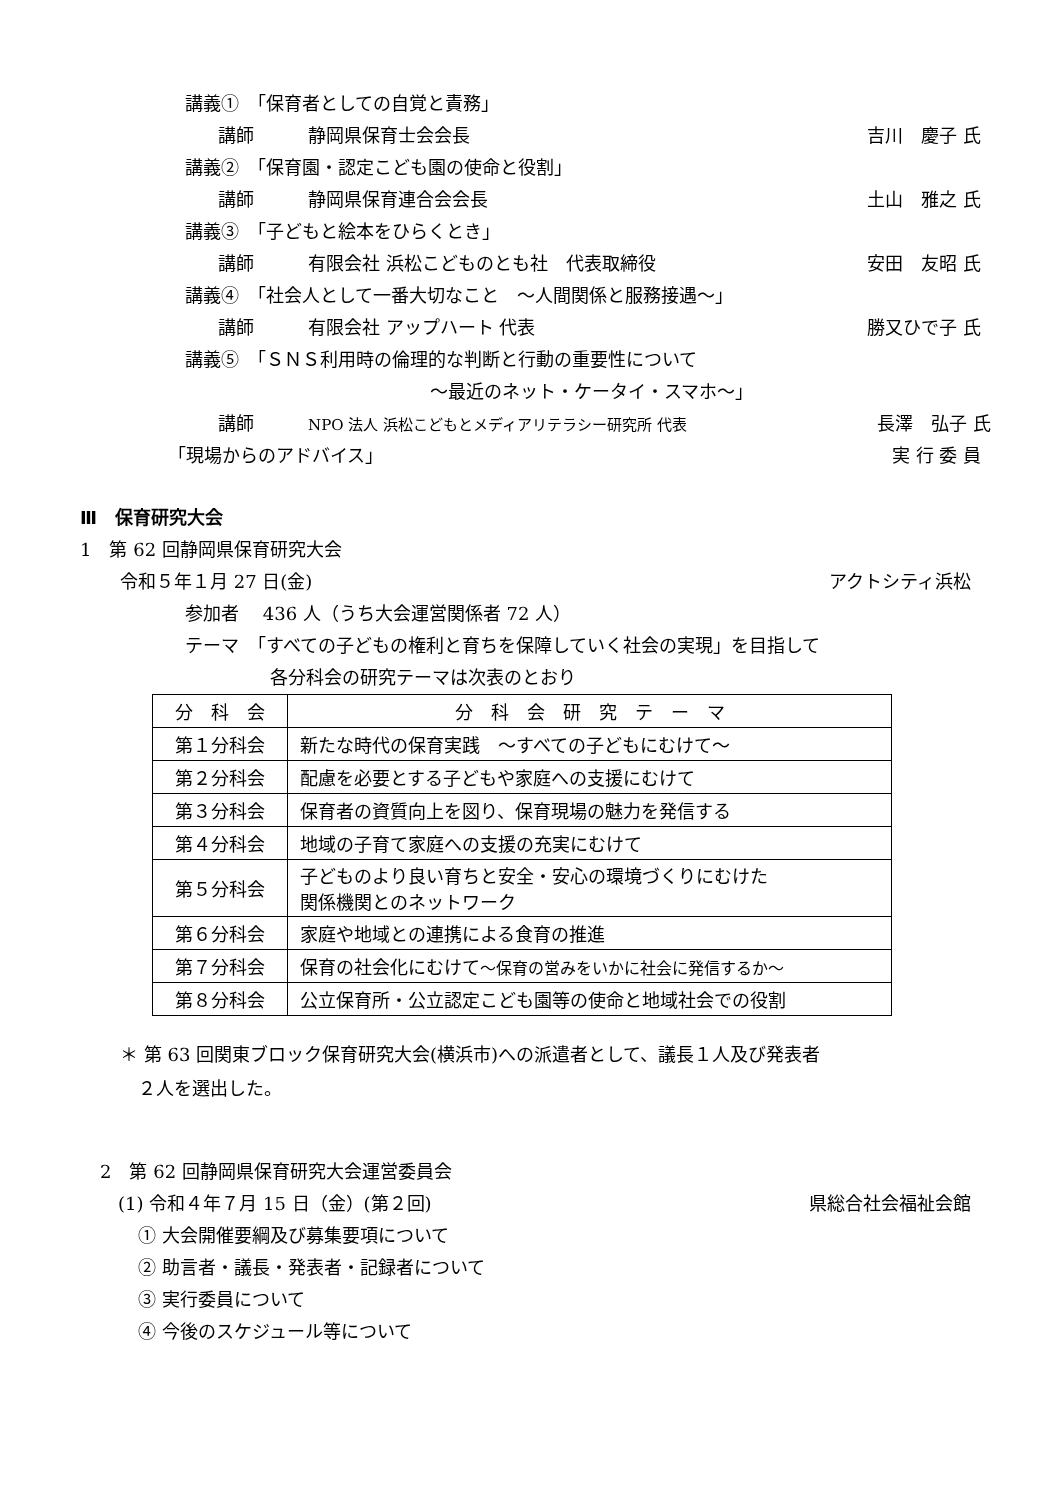講義①　「保育者としての自覚と責務」
講師　　　静岡県保育士会会長 吉川　慶子 氏
講義②　「保育園・認定こども園の使命と役割」
講師　　　静岡県保育連合会会長 土山　雅之 氏
講義③　「子どもと絵本をひらくとき」
講師　　　有限会社 浜松こどものとも社　代表取締役 安田　友昭 氏
講義④　「社会人として一番大切なこと　～人間関係と服務接遇～」
講師　　　有限会社 アップハート 代表 勝又ひで子 氏
講義⑤　「ＳＮＳ利用時の倫理的な判断と行動の重要性について
～最近のネット・ケータイ・スマホ～」
講師　　　NPO 法人 浜松こどもとメディアリテラシー研究所 代表 長澤　弘子 氏
「現場からのアドバイス」 実 行 委 員
Ⅲ　保育研究大会
1　第 62 回静岡県保育研究大会
令和５年１月 27 日(金) アクトシティ浜松
参加者　 436 人（うち大会運営関係者 72 人）
テーマ　「すべての子どもの権利と育ちを保障していく社会の実現」を目指して
各分科会の研究テーマは次表のとおり
| 分 科 会 | 分 科 会 研 究 テ ー マ |
| 第１分科会 | 新たな時代の保育実践 ～すべての子どもにむけて～ |
| 第２分科会 | 配慮を必要とする子どもや家庭への支援にむけて |
| 第３分科会 | 保育者の資質向上を図り、保育現場の魅力を発信する |
| 第４分科会 | 地域の子育て家庭への支援の充実にむけて |
| 第５分科会 | 子どものより良い育ちと安全・安心の環境づくりにむけた 関係機関とのネットワーク |
| 第６分科会 | 家庭や地域との連携による食育の推進 |
| 第７分科会 | 保育の社会化にむけて ～保育の営みをいかに社会に発信するか～ |
| 第８分科会 | 公立保育所・公立認定こども園等の使命と地域社会での役割 |
＊ 第 63 回関東ブロック保育研究大会(横浜市)への派遣者として、議長１人及び発表者
　２人を選出した。
2　第 62 回静岡県保育研究大会運営委員会
(1) 令和４年７月 15 日（金）(第２回) 県総合社会福祉会館
① 大会開催要綱及び募集要項について
② 助言者・議長・発表者・記録者について
③ 実行委員について
④ 今後のスケジュール等について